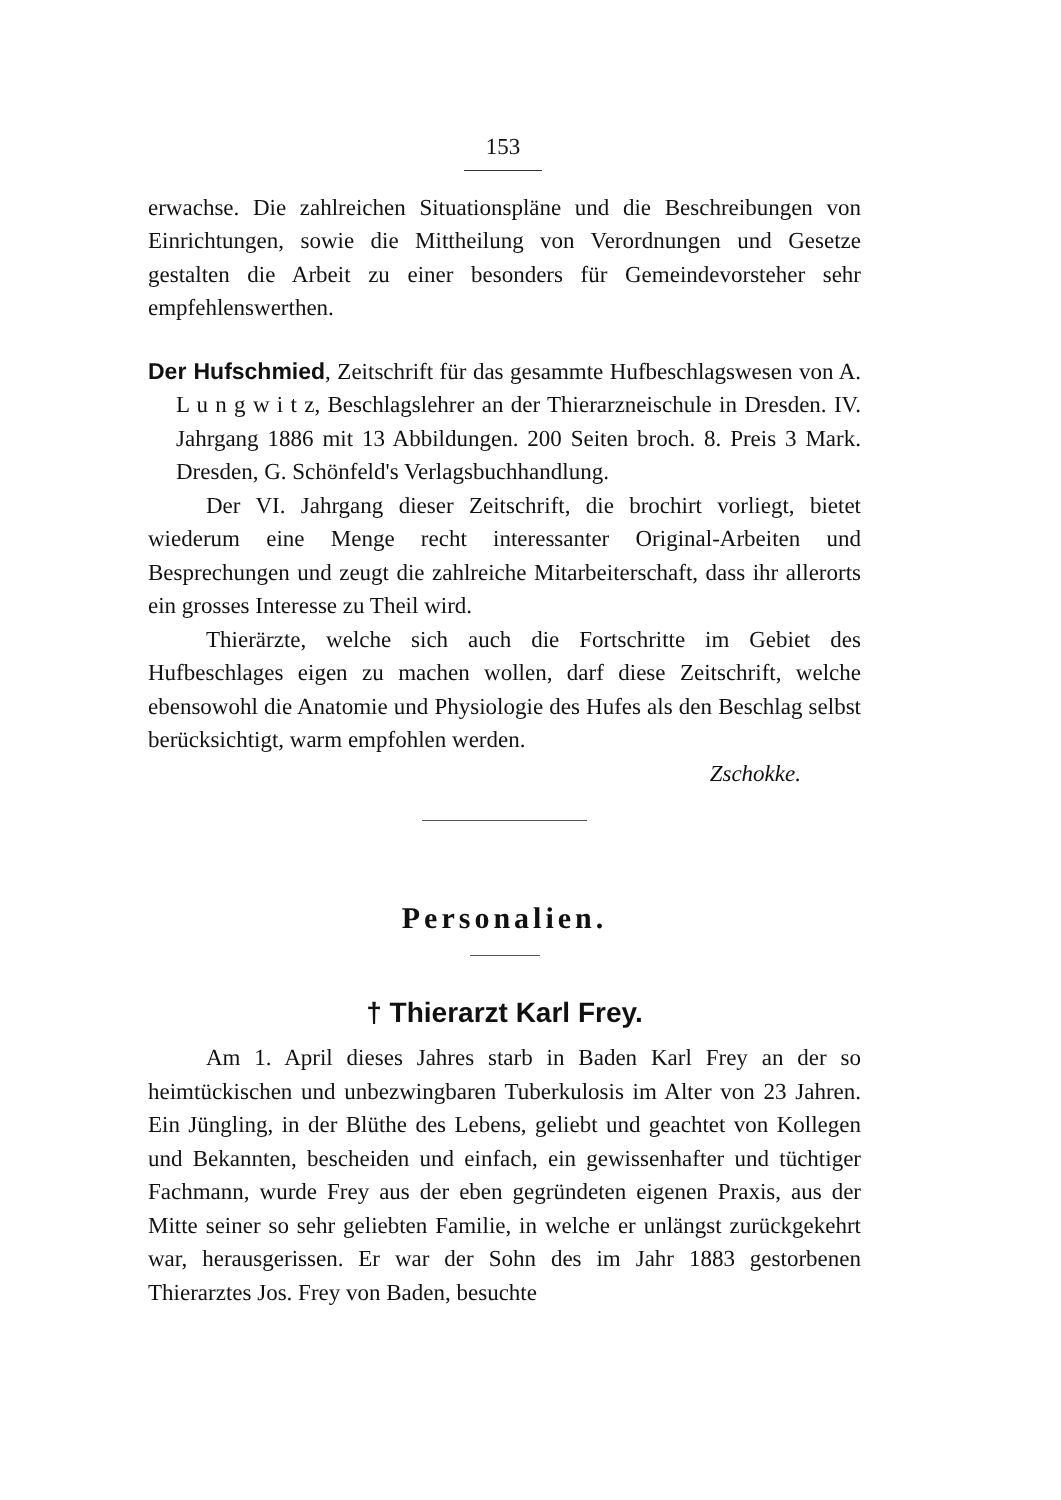153
erwachse. Die zahlreichen Situationspläne und die Beschreibungen von Einrichtungen, sowie die Mittheilung von Verordnungen und Gesetze gestalten die Arbeit zu einer besonders für Gemeindevorsteher sehr empfehlenswerthen.
Der Hufschmied, Zeitschrift für das gesammte Hufbeschlagswesen von A. L u n g w i t z, Beschlagslehrer an der Thierarzneischule in Dresden. IV. Jahrgang 1886 mit 13 Abbildungen. 200 Seiten broch. 8. Preis 3 Mark. Dresden, G. Schönfeld's Verlagsbuchhandlung.
Der VI. Jahrgang dieser Zeitschrift, die brochirt vorliegt, bietet wiederum eine Menge recht interessanter Original-Arbeiten und Besprechungen und zeugt die zahlreiche Mitarbeiterschaft, dass ihr allerorts ein grosses Interesse zu Theil wird.
Thierärzte, welche sich auch die Fortschritte im Gebiet des Hufbeschlages eigen zu machen wollen, darf diese Zeitschrift, welche ebensowohl die Anatomie und Physiologie des Hufes als den Beschlag selbst berücksichtigt, warm empfohlen werden.
Zschokke.
Personalien.
† Thierarzt Karl Frey.
Am 1. April dieses Jahres starb in Baden Karl Frey an der so heimtückischen und unbezwingbaren Tuberkulosis im Alter von 23 Jahren. Ein Jüngling, in der Blüthe des Lebens, geliebt und geachtet von Kollegen und Bekannten, bescheiden und einfach, ein gewissenhafter und tüchtiger Fachmann, wurde Frey aus der eben gegründeten eigenen Praxis, aus der Mitte seiner so sehr geliebten Familie, in welche er unlängst zurückgekehrt war, herausgerissen. Er war der Sohn des im Jahr 1883 gestorbenen Thierarztes Jos. Frey von Baden, besuchte